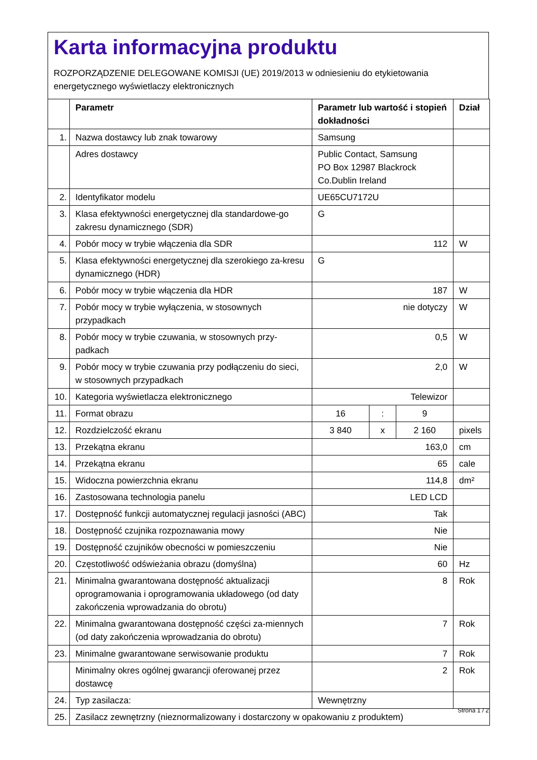Karta informacyjna produktu
ROZPORZĄDZENIE DELEGOWANE KOMISJI (UE) 2019/2013 w odniesieniu do etykietowania energetycznego wyświetlaczy elektronicznych
| | Parametr | Parametr lub wartość i stopień dokładności | | | Dział |
| --- | --- | --- | --- | --- | --- |
| 1. | Nazwa dostawcy lub znak towarowy | Samsung | | | |
| | Adres dostawcy | Public Contact, Samsung PO Box 12987 Blackrock Co.Dublin Ireland | | | |
| 2. | Identyfikator modelu | UE65CU7172U | | | |
| 3. | Klasa efektywności energetycznej dla standardowe-go zakresu dynamicznego (SDR) | G | | | |
| 4. | Pobór mocy w trybie włączenia dla SDR | 112 | | | W |
| 5. | Klasa efektywności energetycznej dla szerokiego za-kresu dynamicznego (HDR) | G | | | |
| 6. | Pobór mocy w trybie włączenia dla HDR | 187 | | | W |
| 7. | Pobór mocy w trybie wyłączenia, w stosownych przypadkach | nie dotyczy | | | W |
| 8. | Pobór mocy w trybie czuwania, w stosownych przy-padkach | 0,5 | | | W |
| 9. | Pobór mocy w trybie czuwania przy podłączeniu do sieci, w stosownych przypadkach | 2,0 | | | W |
| 10. | Kategoria wyświetlacza elektronicznego | Telewizor | | | |
| 11. | Format obrazu | 16 | : | 9 | |
| 12. | Rozdzielczość ekranu | 3 840 | x | 2 160 | pixels |
| 13. | Przekątna ekranu | 163,0 | | | cm |
| 14. | Przekątna ekranu | 65 | | | cale |
| 15. | Widoczna powierzchnia ekranu | 114,8 | | | dm² |
| 16. | Zastosowana technologia panelu | LED LCD | | | |
| 17. | Dostępność funkcji automatycznej regulacji jasności (ABC) | Tak | | | |
| 18. | Dostępność czujnika rozpoznawania mowy | Nie | | | |
| 19. | Dostępność czujników obecności w pomieszczeniu | Nie | | | |
| 20. | Częstotliwość odświeżania obrazu (domyślna) | 60 | | | Hz |
| 21. | Minimalna gwarantowana dostępność aktualizacji oprogramowania i oprogramowania układowego (od daty zakończenia wprowadzania do obrotu) | 8 | | | Rok |
| 22. | Minimalna gwarantowana dostępność części za-miennych (od daty zakończenia wprowadzania do obrotu) | 7 | | | Rok |
| 23. | Minimalne gwarantowane serwisowanie produktu | 7 | | | Rok |
| | Minimalny okres ogólnej gwarancji oferowanej przez dostawcę | 2 | | | Rok |
| 24. | Typ zasilacza: | Wewnętrzny | | | |
| 25. | Zasilacz zewnętrzny (nieznormalizowany i dostarczony w opakowaniu z produktem) | | | | |
Strona 1 / 2